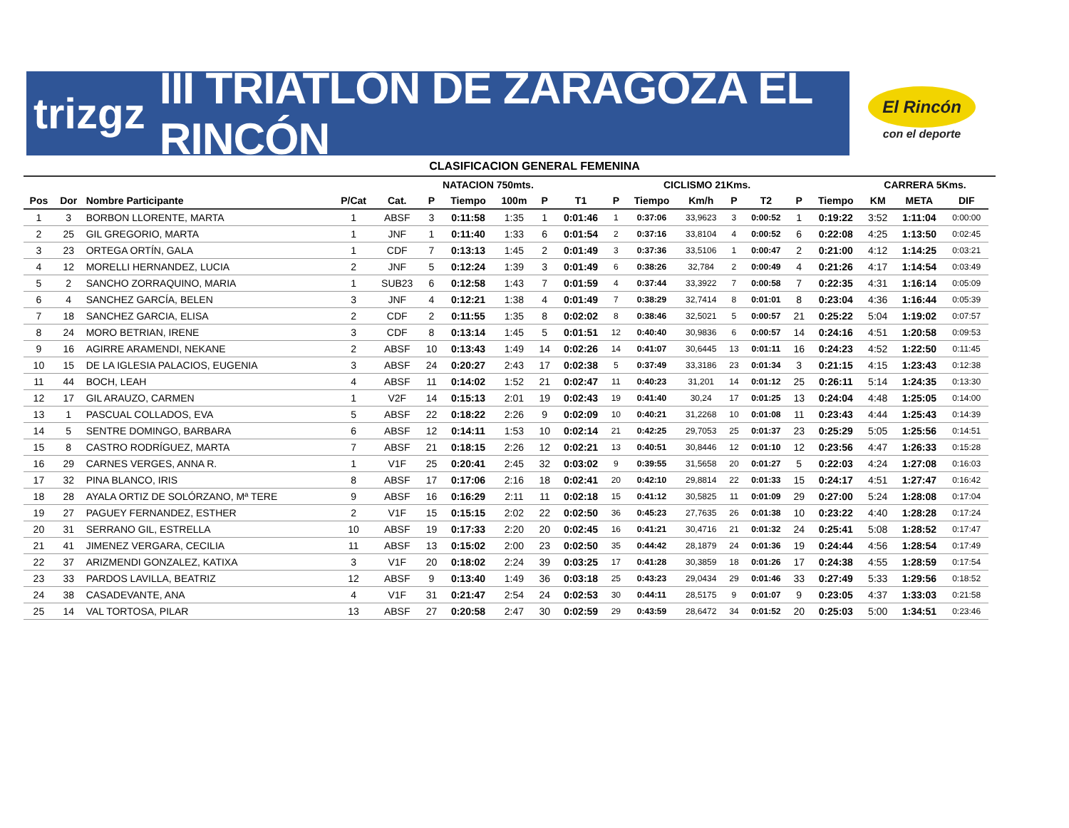trizgz III TRIATLÓN DE ZARAGOZA EL RINCÓN
El Rincón
con el deporte
CLASIFICACION GENERAL FEMENINA
| | | | | | NATACION 750mts. | | | | | | CICLISMO 21Kms. | | | | | | CARRERA 5Kms. | | | |
| --- | --- | --- | --- | --- | --- | --- | --- | --- | --- | --- | --- | --- | --- | --- | --- | --- | --- | --- | --- | --- |
| Pos | Dor | Nombre Participante | P/Cat | Cat. | P | Tiempo | 100m | P | T1 | P | Tiempo | Km/h | P | T2 | P | Tiempo | KM | META | DIF | |
| 1 | 3 | BORBON LLORENTE, MARTA | 1 | ABSF | 3 | 0:11:58 | 1:35 | 1 | 0:01:46 | 1 | 0:37:06 | 33,9623 | 3 | 0:00:52 | 1 | 0:19:22 | 3:52 | 1:11:04 | 0:00:00 | |
| 2 | 25 | GIL GREGORIO, MARTA | 1 | JNF | 1 | 0:11:40 | 1:33 | 6 | 0:01:54 | 2 | 0:37:16 | 33,8104 | 4 | 0:00:52 | 6 | 0:22:08 | 4:25 | 1:13:50 | 0:02:45 | |
| 3 | 23 | ORTEGA ORTÍN, GALA | 1 | CDF | 7 | 0:13:13 | 1:45 | 2 | 0:01:49 | 3 | 0:37:36 | 33,5106 | 1 | 0:00:47 | 2 | 0:21:00 | 4:12 | 1:14:25 | 0:03:21 | |
| 4 | 12 | MORELLI HERNANDEZ, LUCIA | 2 | JNF | 5 | 0:12:24 | 1:39 | 3 | 0:01:49 | 6 | 0:38:26 | 32,784 | 2 | 0:00:49 | 4 | 0:21:26 | 4:17 | 1:14:54 | 0:03:49 | |
| 5 | 2 | SANCHO ZORRAQUINO, MARIA | 1 | SUB23 | 6 | 0:12:58 | 1:43 | 7 | 0:01:59 | 4 | 0:37:44 | 33,3922 | 7 | 0:00:58 | 7 | 0:22:35 | 4:31 | 1:16:14 | 0:05:09 | |
| 6 | 4 | SANCHEZ GARCÍA, BELEN | 3 | JNF | 4 | 0:12:21 | 1:38 | 4 | 0:01:49 | 7 | 0:38:29 | 32,7414 | 8 | 0:01:01 | 8 | 0:23:04 | 4:36 | 1:16:44 | 0:05:39 | |
| 7 | 18 | SANCHEZ GARCIA, ELISA | 2 | CDF | 2 | 0:11:55 | 1:35 | 8 | 0:02:02 | 8 | 0:38:46 | 32,5021 | 5 | 0:00:57 | 21 | 0:25:22 | 5:04 | 1:19:02 | 0:07:57 | |
| 8 | 24 | MORO BETRIAN, IRENE | 3 | CDF | 8 | 0:13:14 | 1:45 | 5 | 0:01:51 | 12 | 0:40:40 | 30,9836 | 6 | 0:00:57 | 14 | 0:24:16 | 4:51 | 1:20:58 | 0:09:53 | |
| 9 | 16 | AGIRRE ARAMENDI, NEKANE | 2 | ABSF | 10 | 0:13:43 | 1:49 | 14 | 0:02:26 | 14 | 0:41:07 | 30,6445 | 13 | 0:01:11 | 16 | 0:24:23 | 4:52 | 1:22:50 | 0:11:45 | |
| 10 | 15 | DE LA IGLESIA PALACIOS, EUGENIA | 3 | ABSF | 24 | 0:20:27 | 2:43 | 17 | 0:02:38 | 5 | 0:37:49 | 33,3186 | 23 | 0:01:34 | 3 | 0:21:15 | 4:15 | 1:23:43 | 0:12:38 | |
| 11 | 44 | BOCH, LEAH | 4 | ABSF | 11 | 0:14:02 | 1:52 | 21 | 0:02:47 | 11 | 0:40:23 | 31,201 | 14 | 0:01:12 | 25 | 0:26:11 | 5:14 | 1:24:35 | 0:13:30 | |
| 12 | 17 | GIL ARAUZO, CARMEN | 1 | V2F | 14 | 0:15:13 | 2:01 | 19 | 0:02:43 | 19 | 0:41:40 | 30,24 | 17 | 0:01:25 | 13 | 0:24:04 | 4:48 | 1:25:05 | 0:14:00 | |
| 13 | 1 | PASCUAL COLLADOS, EVA | 5 | ABSF | 22 | 0:18:22 | 2:26 | 9 | 0:02:09 | 10 | 0:40:21 | 31,2268 | 10 | 0:01:08 | 11 | 0:23:43 | 4:44 | 1:25:43 | 0:14:39 | |
| 14 | 5 | SENTRE DOMINGO, BARBARA | 6 | ABSF | 12 | 0:14:11 | 1:53 | 10 | 0:02:14 | 21 | 0:42:25 | 29,7053 | 25 | 0:01:37 | 23 | 0:25:29 | 5:05 | 1:25:56 | 0:14:51 | |
| 15 | 8 | CASTRO RODRÍGUEZ, MARTA | 7 | ABSF | 21 | 0:18:15 | 2:26 | 12 | 0:02:21 | 13 | 0:40:51 | 30,8446 | 12 | 0:01:10 | 12 | 0:23:56 | 4:47 | 1:26:33 | 0:15:28 | |
| 16 | 29 | CARNES VERGES, ANNA R. | 1 | V1F | 25 | 0:20:41 | 2:45 | 32 | 0:03:02 | 9 | 0:39:55 | 31,5658 | 20 | 0:01:27 | 5 | 0:22:03 | 4:24 | 1:27:08 | 0:16:03 | |
| 17 | 32 | PINA BLANCO, IRIS | 8 | ABSF | 17 | 0:17:06 | 2:16 | 18 | 0:02:41 | 20 | 0:42:10 | 29,8814 | 22 | 0:01:33 | 15 | 0:24:17 | 4:51 | 1:27:47 | 0:16:42 | |
| 18 | 28 | AYALA ORTIZ DE SOLÓRZANO, Mª TERE | 9 | ABSF | 16 | 0:16:29 | 2:11 | 11 | 0:02:18 | 15 | 0:41:12 | 30,5825 | 11 | 0:01:09 | 29 | 0:27:00 | 5:24 | 1:28:08 | 0:17:04 | |
| 19 | 27 | PAGUEY FERNANDEZ, ESTHER | 2 | V1F | 15 | 0:15:15 | 2:02 | 22 | 0:02:50 | 36 | 0:45:23 | 27,7635 | 26 | 0:01:38 | 10 | 0:23:22 | 4:40 | 1:28:28 | 0:17:24 | |
| 20 | 31 | SERRANO GIL, ESTRELLA | 10 | ABSF | 19 | 0:17:33 | 2:20 | 20 | 0:02:45 | 16 | 0:41:21 | 30,4716 | 21 | 0:01:32 | 24 | 0:25:41 | 5:08 | 1:28:52 | 0:17:47 | |
| 21 | 41 | JIMENEZ VERGARA, CECILIA | 11 | ABSF | 13 | 0:15:02 | 2:00 | 23 | 0:02:50 | 35 | 0:44:42 | 28,1879 | 24 | 0:01:36 | 19 | 0:24:44 | 4:56 | 1:28:54 | 0:17:49 | |
| 22 | 37 | ARIZMENDI GONZALEZ, KATIXA | 3 | V1F | 20 | 0:18:02 | 2:24 | 39 | 0:03:25 | 17 | 0:41:28 | 30,3859 | 18 | 0:01:26 | 17 | 0:24:38 | 4:55 | 1:28:59 | 0:17:54 | |
| 23 | 33 | PARDOS LAVILLA, BEATRIZ | 12 | ABSF | 9 | 0:13:40 | 1:49 | 36 | 0:03:18 | 25 | 0:43:23 | 29,0434 | 29 | 0:01:46 | 33 | 0:27:49 | 5:33 | 1:29:56 | 0:18:52 | |
| 24 | 38 | CASADEVANTE, ANA | 4 | V1F | 31 | 0:21:47 | 2:54 | 24 | 0:02:53 | 30 | 0:44:11 | 28,5175 | 9 | 0:01:07 | 9 | 0:23:05 | 4:37 | 1:33:03 | 0:21:58 | |
| 25 | 14 | VAL TORTOSA, PILAR | 13 | ABSF | 27 | 0:20:58 | 2:47 | 30 | 0:02:59 | 29 | 0:43:59 | 28,6472 | 34 | 0:01:52 | 20 | 0:25:03 | 5:00 | 1:34:51 | 0:23:46 | |